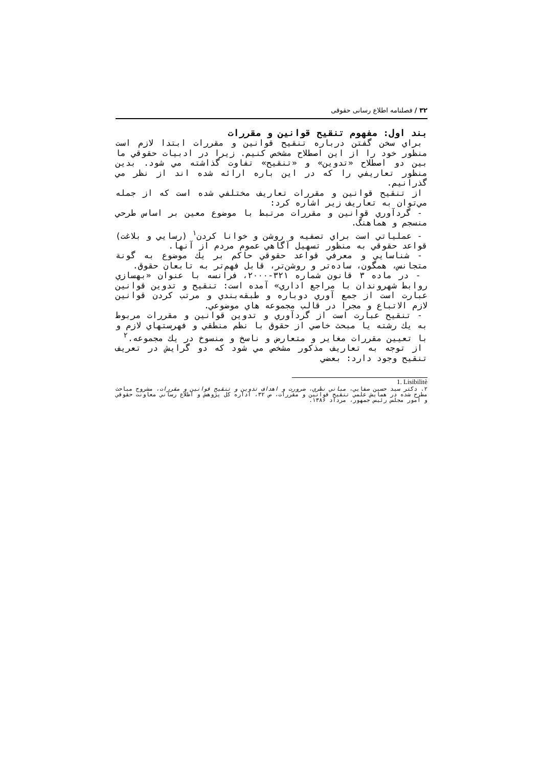۳۲ / فصلنامه اطلاع رسانی حقوقی
بند اول: مفهوم تنقیح قوانین و مقررات
براي سخن گفتن درباره تنقيح قوانين و مقررات ابتدا لازم است منظور خود را از اين اصطلاح مشخص كنيم. زيرا در ادبيات حقوقي ما بين دو اصطلاح «تدوين» و «تنقيح» تفاوت گذاشته مي شود. بدين منظور تعاريفي را كه در اين باره ارائه شده اند از نظر مي گذرانيم.
از تنقيح قوانين و مقررات تعاريف مختلفي شده است كه از جمله مي‌توان به تعاريف زير اشاره كرد:
- گردآوري قوانين و مقررات مرتبط با موضوع معين بر اساس طرحي منسجم و هماهنگ.
- عملياتي است براي تصفيه و روشن و خوانا كردن<sup>۱</sup> (رسايي و بلاغت) قواعد حقوقي به منظور تسهيل آگاهي عموم مردم از آنها.
- شناسايي و معرفي قواعد حقوقي حاكم بر يك موضوع به گونة متجانس، همگون، ساده‌تر و روشن‌تر، قابل فهم‌تر به تابعان حقوق.
- در ماده ۳ قانون شماره ۳۲۱-۲۰۰۰، فرانسه با عنوان «بهسازي روابط شهروندان با مراجع اداري» آمده است: تنقيح و تدوين قوانين عبارت است از جمع آوري دوباره و طبقه‌بندي و مرتب كردن قوانين لازم الاتباع و مجرا در قالب مجموعه هاي موضوعي.
- تنقيح عبارت است از گردآوري و تدوين قوانين و مقررات مربوط به يك رشته يا مبحث خاصي از حقوق با نظم منطقي و فهرستهاي لازم و با تعيين مقررات مغاير و متعارض و ناسخ و منسوخ در يك مجموعه.<sup>۲</sup>
از توجه به تعاريف مذكور مشخص مي شود كه دو گرايش در تعريف تنقيح وجود دارد: بعضي
1. Lisibilitè
۲. دكتر سيد حسين صفايي، مباني نظري، ضرورت و اهداف تدوين و تنقيح قوانين و مقررات، مشروح مباحث مطرح شده در همايش علمي تنقيح قوانين و مقررات، ص ۳۲، اداره كل پژوهش و اطلاع رساني معاونت حقوقي و امور مجلس رئيس جمهور، مرداد ۱۳۸۶.